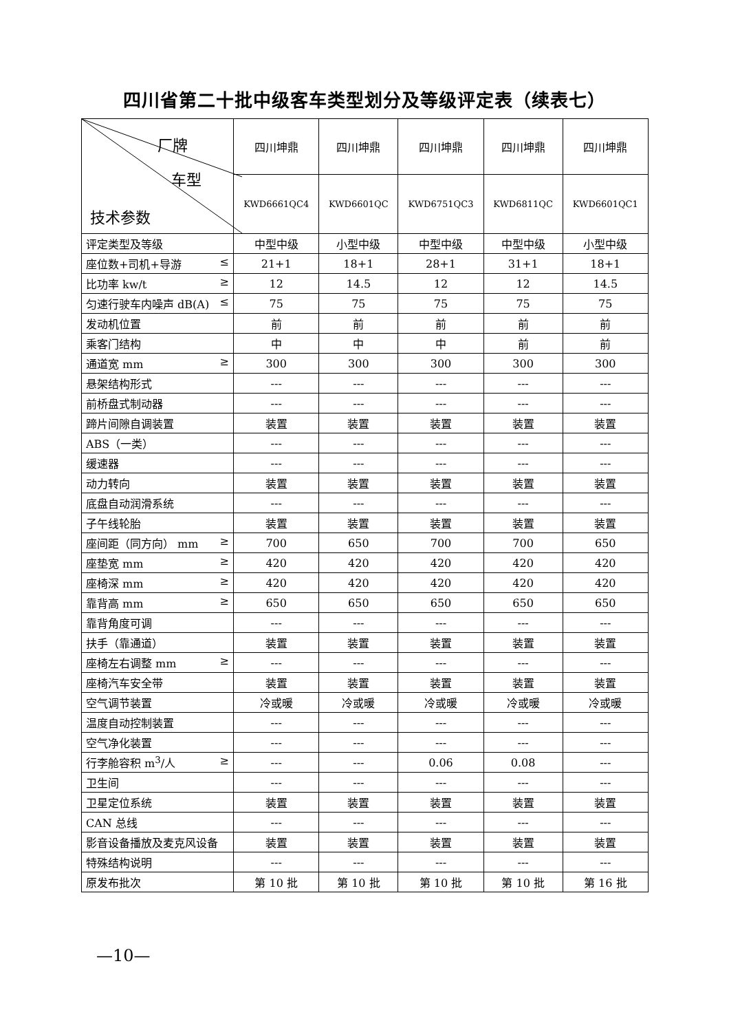四川省第二十批中级客车类型划分及等级评定表（续表七）
| 厂牌 车型 技术参数 | 四川坤鼎 | 四川坤鼎 | 四川坤鼎 | 四川坤鼎 | 四川坤鼎 |
| | KWD6661QC4 | KWD6601QC | KWD6751QC3 | KWD6811QC | KWD6601QC1 |
| 评定类型及等级 | 中型中级 | 小型中级 | 中型中级 | 中型中级 | 小型中级 |
| 座位数+司机+导游 ≤ | 21+1 | 18+1 | 28+1 | 31+1 | 18+1 |
| 比功率 kw/t ≥ | 12 | 14.5 | 12 | 12 | 14.5 |
| 匀速行驶车内噪声 dB(A) ≤ | 75 | 75 | 75 | 75 | 75 |
| 发动机位置 | 前 | 前 | 前 | 前 | 前 |
| 乘客门结构 | 中 | 中 | 中 | 前 | 前 |
| 通道宽 mm ≥ | 300 | 300 | 300 | 300 | 300 |
| 悬架结构形式 | --- | --- | --- | --- | --- |
| 前桥盘式制动器 | --- | --- | --- | --- | --- |
| 蹄片间隙自调装置 | 装置 | 装置 | 装置 | 装置 | 装置 |
| ABS（一类） | --- | --- | --- | --- | --- |
| 缓速器 | --- | --- | --- | --- | --- |
| 动力转向 | 装置 | 装置 | 装置 | 装置 | 装置 |
| 底盘自动润滑系统 | --- | --- | --- | --- | --- |
| 子午线轮胎 | 装置 | 装置 | 装置 | 装置 | 装置 |
| 座间距（同方向） mm ≥ | 700 | 650 | 700 | 700 | 650 |
| 座垫宽 mm ≥ | 420 | 420 | 420 | 420 | 420 |
| 座椅深 mm ≥ | 420 | 420 | 420 | 420 | 420 |
| 靠背高 mm ≥ | 650 | 650 | 650 | 650 | 650 |
| 靠背角度可调 | --- | --- | --- | --- | --- |
| 扶手（靠通道） | 装置 | 装置 | 装置 | 装置 | 装置 |
| 座椅左右调整 mm ≥ | --- | --- | --- | --- | --- |
| 座椅汽车安全带 | 装置 | 装置 | 装置 | 装置 | 装置 |
| 空气调节装置 | 冷或暖 | 冷或暖 | 冷或暖 | 冷或暖 | 冷或暖 |
| 温度自动控制装置 | --- | --- | --- | --- | --- |
| 空气净化装置 | --- | --- | --- | --- | --- |
| 行李舱容积 m<sup>3</sup>/人 ≥ | --- | --- | 0.06 | 0.08 | --- |
| 卫生间 | --- | --- | --- | --- | --- |
| 卫星定位系统 | 装置 | 装置 | 装置 | 装置 | 装置 |
| CAN 总线 | --- | --- | --- | --- | --- |
| 影音设备播放及麦克风设备 | 装置 | 装置 | 装置 | 装置 | 装置 |
| 特殊结构说明 | --- | --- | --- | --- | --- |
| 原发布批次 | 第 10 批 | 第 10 批 | 第 10 批 | 第 10 批 | 第 16 批 |
—10—